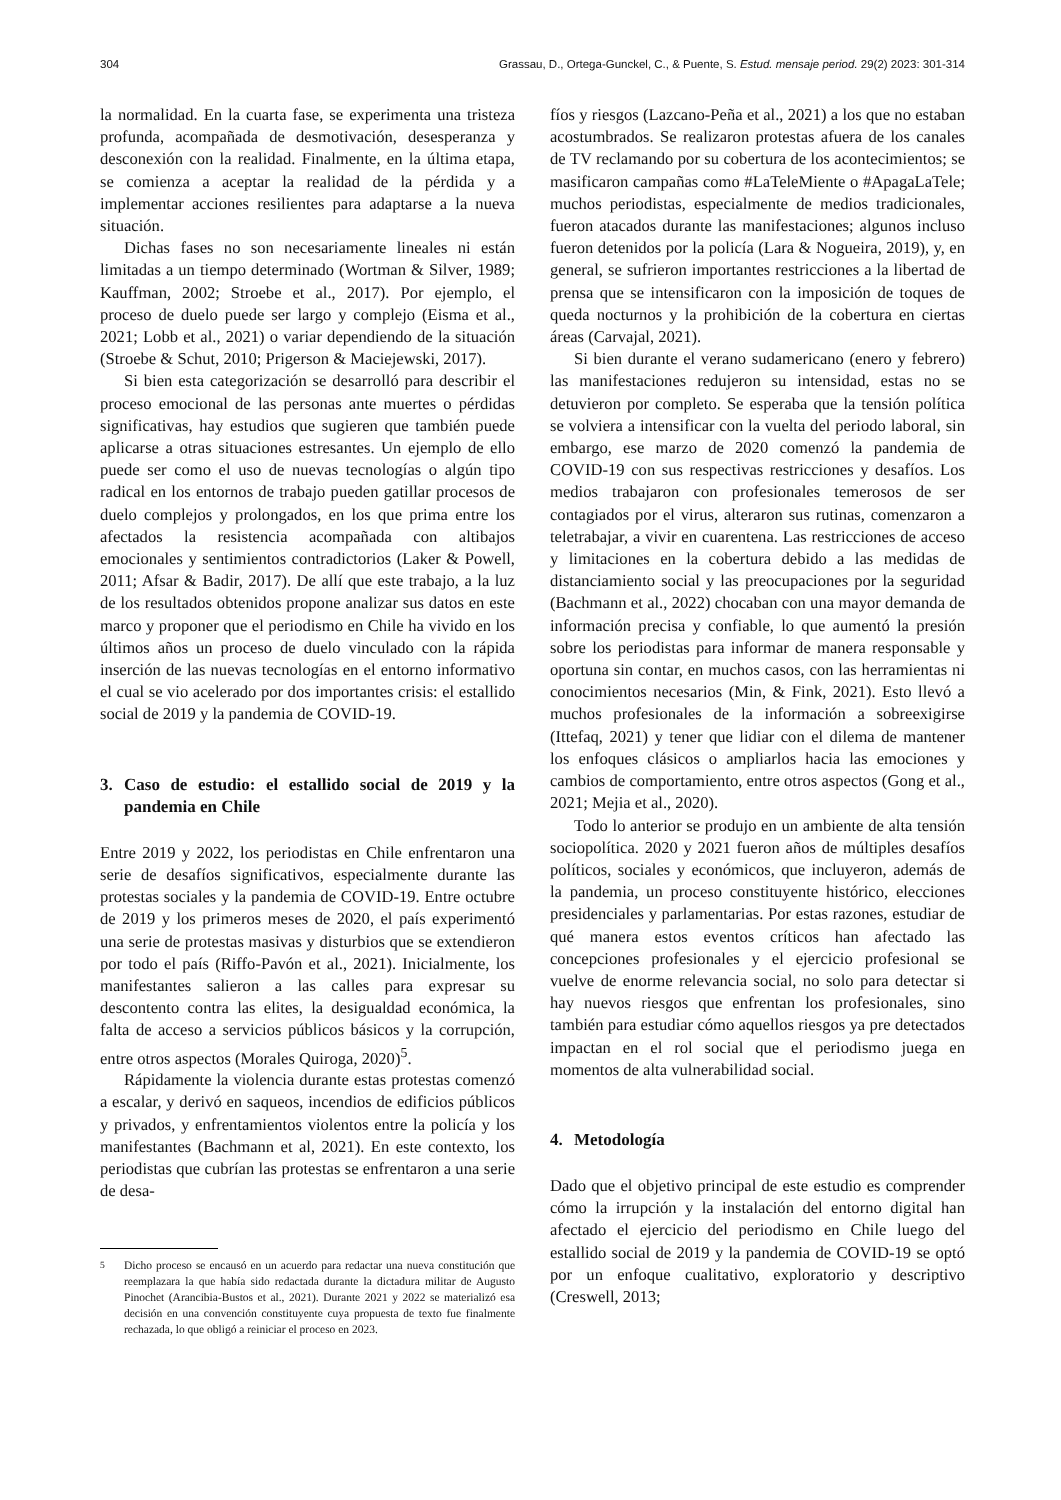304 Grassau, D., Ortega-Gunckel, C., & Puente, S. Estud. mensaje period. 29(2) 2023: 301-314
la normalidad. En la cuarta fase, se experimenta una tristeza profunda, acompañada de desmotivación, desesperanza y desconexión con la realidad. Finalmente, en la última etapa, se comienza a aceptar la realidad de la pérdida y a implementar acciones resilientes para adaptarse a la nueva situación.
Dichas fases no son necesariamente lineales ni están limitadas a un tiempo determinado (Wortman & Silver, 1989; Kauffman, 2002; Stroebe et al., 2017). Por ejemplo, el proceso de duelo puede ser largo y complejo (Eisma et al., 2021; Lobb et al., 2021) o variar dependiendo de la situación (Stroebe & Schut, 2010; Prigerson & Maciejewski, 2017).
Si bien esta categorización se desarrolló para describir el proceso emocional de las personas ante muertes o pérdidas significativas, hay estudios que sugieren que también puede aplicarse a otras situaciones estresantes. Un ejemplo de ello puede ser como el uso de nuevas tecnologías o algún tipo radical en los entornos de trabajo pueden gatillar procesos de duelo complejos y prolongados, en los que prima entre los afectados la resistencia acompañada con altibajos emocionales y sentimientos contradictorios (Laker & Powell, 2011; Afsar & Badir, 2017). De allí que este trabajo, a la luz de los resultados obtenidos propone analizar sus datos en este marco y proponer que el periodismo en Chile ha vivido en los últimos años un proceso de duelo vinculado con la rápida inserción de las nuevas tecnologías en el entorno informativo el cual se vio acelerado por dos importantes crisis: el estallido social de 2019 y la pandemia de COVID-19.
3. Caso de estudio: el estallido social de 2019 y la pandemia en Chile
Entre 2019 y 2022, los periodistas en Chile enfrentaron una serie de desafíos significativos, especialmente durante las protestas sociales y la pandemia de COVID-19. Entre octubre de 2019 y los primeros meses de 2020, el país experimentó una serie de protestas masivas y disturbios que se extendieron por todo el país (Riffo-Pavón et al., 2021). Inicialmente, los manifestantes salieron a las calles para expresar su descontento contra las elites, la desigualdad económica, la falta de acceso a servicios públicos básicos y la corrupción, entre otros aspectos (Morales Quiroga, 2020)<sup>5</sup>.
Rápidamente la violencia durante estas protestas comenzó a escalar, y derivó en saqueos, incendios de edificios públicos y privados, y enfrentamientos violentos entre la policía y los manifestantes (Bachmann et al, 2021). En este contexto, los periodistas que cubrían las protestas se enfrentaron a una serie de desa-
<sup>5</sup> Dicho proceso se encausó en un acuerdo para redactar una nueva constitución que reemplazara la que había sido redactada durante la dictadura militar de Augusto Pinochet (Arancibia-Bustos et al., 2021). Durante 2021 y 2022 se materializó esa decisión en una convención constituyente cuya propuesta de texto fue finalmente rechazada, lo que obligó a reiniciar el proceso en 2023.
fíos y riesgos (Lazcano-Peña et al., 2021) a los que no estaban acostumbrados. Se realizaron protestas afuera de los canales de TV reclamando por su cobertura de los acontecimientos; se masificaron campañas como #LaTeleMiente o #ApagaLaTele; muchos periodistas, especialmente de medios tradicionales, fueron atacados durante las manifestaciones; algunos incluso fueron detenidos por la policía (Lara & Nogueira, 2019), y, en general, se sufrieron importantes restricciones a la libertad de prensa que se intensificaron con la imposición de toques de queda nocturnos y la prohibición de la cobertura en ciertas áreas (Carvajal, 2021).
Si bien durante el verano sudamericano (enero y febrero) las manifestaciones redujeron su intensidad, estas no se detuvieron por completo. Se esperaba que la tensión política se volviera a intensificar con la vuelta del periodo laboral, sin embargo, ese marzo de 2020 comenzó la pandemia de COVID-19 con sus respectivas restricciones y desafíos. Los medios trabajaron con profesionales temerosos de ser contagiados por el virus, alteraron sus rutinas, comenzaron a teletrabajar, a vivir en cuarentena. Las restricciones de acceso y limitaciones en la cobertura debido a las medidas de distanciamiento social y las preocupaciones por la seguridad (Bachmann et al., 2022) chocaban con una mayor demanda de información precisa y confiable, lo que aumentó la presión sobre los periodistas para informar de manera responsable y oportuna sin contar, en muchos casos, con las herramientas ni conocimientos necesarios (Min, & Fink, 2021). Esto llevó a muchos profesionales de la información a sobreexigirse (Ittefaq, 2021) y tener que lidiar con el dilema de mantener los enfoques clásicos o ampliarlos hacia las emociones y cambios de comportamiento, entre otros aspectos (Gong et al., 2021; Mejia et al., 2020).
Todo lo anterior se produjo en un ambiente de alta tensión sociopolítica. 2020 y 2021 fueron años de múltiples desafíos políticos, sociales y económicos, que incluyeron, además de la pandemia, un proceso constituyente histórico, elecciones presidenciales y parlamentarias. Por estas razones, estudiar de qué manera estos eventos críticos han afectado las concepciones profesionales y el ejercicio profesional se vuelve de enorme relevancia social, no solo para detectar si hay nuevos riesgos que enfrentan los profesionales, sino también para estudiar cómo aquellos riesgos ya pre detectados impactan en el rol social que el periodismo juega en momentos de alta vulnerabilidad social.
4. Metodología
Dado que el objetivo principal de este estudio es comprender cómo la irrupción y la instalación del entorno digital han afectado el ejercicio del periodismo en Chile luego del estallido social de 2019 y la pandemia de COVID-19 se optó por un enfoque cualitativo, exploratorio y descriptivo (Creswell, 2013;